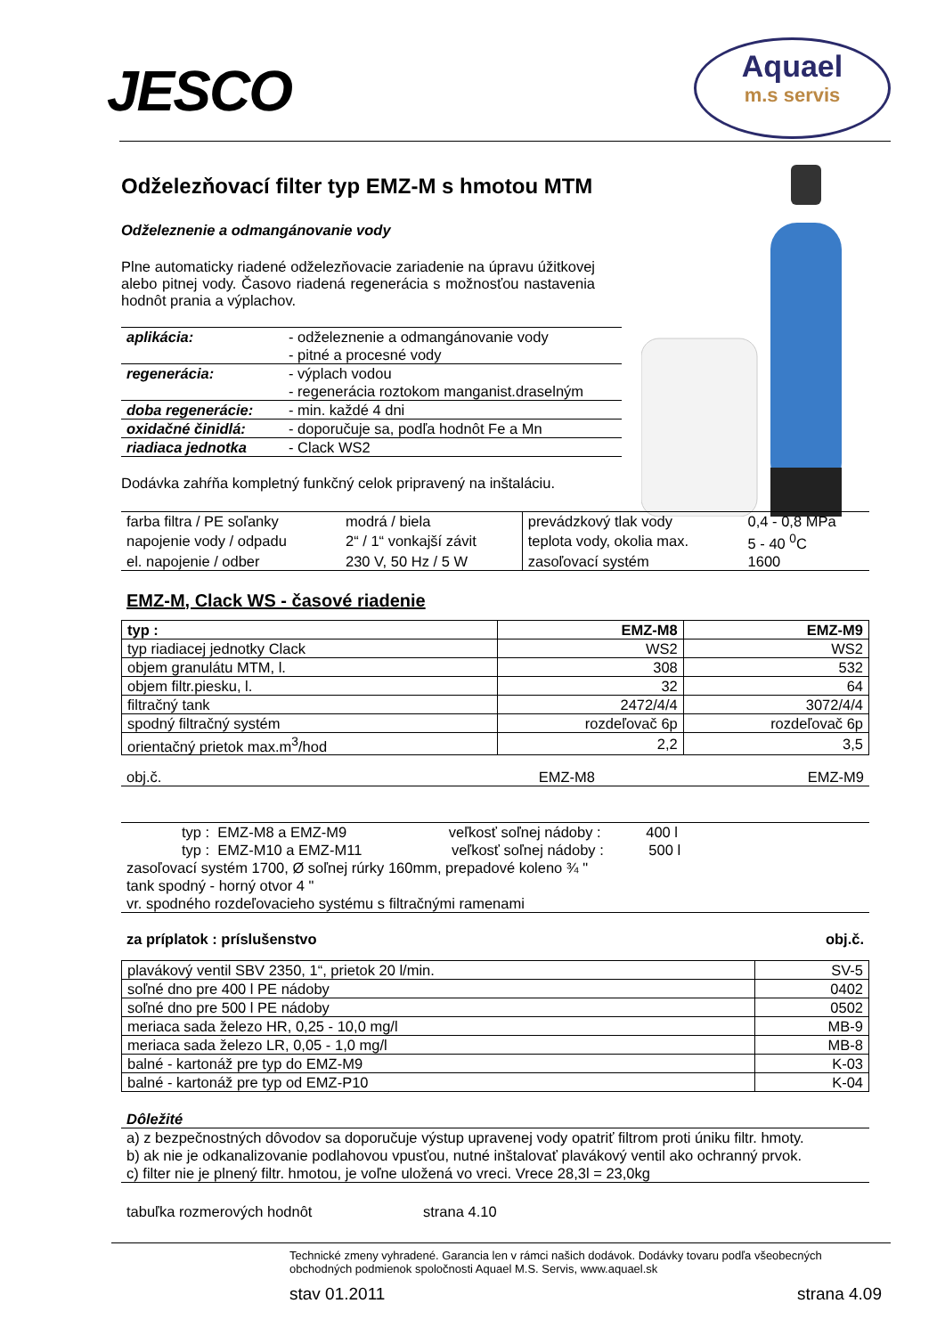JESCO
Aquael
m.s servis
Odželezňovací filter typ EMZ-M s hmotou MTM
Odželeznenie a odmangánovanie vody
Plne automaticky riadené odželezňovacie zariadenie na úpravu úžitkovej alebo pitnej vody. Časovo riadená regenerácia s možnosťou nastavenia hodnôt prania a výplachov.
| aplikácia: | - odželeznenie a odmangánovanie vody - pitné a procesné vody |
| regenerácia: | - výplach vodou - regenerácia roztokom manganist.draselným |
| doba regenerácie: | - min. každé 4 dni |
| oxidačné činidlá: | - doporučuje sa, podľa hodnôt Fe a Mn |
| riadiaca jednotka | - Clack WS2 |
Dodávka zahŕňa kompletný funkčný celok pripravený na inštaláciu.
| farba filtra / PE soľanky | modrá / biela | prevádzkový tlak vody | 0,4 - 0,8 MPa |
| napojenie vody / odpadu | 2“ / 1“ vonkajší závit | teplota vody, okolia max. | 5 - 40 <sup>0</sup>C |
| el. napojenie / odber | 230 V, 50 Hz / 5 W | zasoľovací systém | 1600 |
EMZ-M, Clack WS - časové riadenie
| typ : | EMZ-M8 | EMZ-M9 |
| --- | --- | --- |
| typ riadiacej jednotky Clack | WS2 | WS2 |
| objem granulátu MTM, l. | 308 | 532 |
| objem filtr.piesku, l. | 32 | 64 |
| filtračný tank | 2472/4/4 | 3072/4/4 |
| spodný filtračný systém | rozdeľovač 6p | rozdeľovač 6p |
| orientačný prietok max.m<sup>3</sup>/hod | 2,2 | 3,5 |
| obj.č. | EMZ-M8 | EMZ-M9 |
typ : EMZ-M8 a EMZ-M9 veľkosť soľnej nádoby : 400 l
typ : EMZ-M10 a EMZ-M11 veľkosť soľnej nádoby : 500 l
zasoľovací systém 1700, Ø soľnej rúrky 160mm, prepadové koleno ¾ "
tank spodný - horný otvor 4 "
vr. spodného rozdeľovacieho systému s filtračnými ramenami
za príplatok : príslušenstvo obj.č.
| plavákový ventil SBV 2350, 1“, prietok 20 l/min. | SV-5 |
| soľné dno pre 400 l PE nádoby | 0402 |
| soľné dno pre 500 l PE nádoby | 0502 |
| meriaca sada železo HR, 0,25 - 10,0 mg/l | MB-9 |
| meriaca sada železo LR, 0,05 - 1,0 mg/l | MB-8 |
| balné - kartonáž pre typ do EMZ-M9 | K-03 |
| balné - kartonáž pre typ od EMZ-P10 | K-04 |
Dôležité
a) z bezpečnostných dôvodov sa doporučuje výstup upravenej vody opatriť filtrom proti úniku filtr. hmoty.
b) ak nie je odkanalizovanie podlahovou vpusťou, nutné inštalovať plavákový ventil ako ochranný prvok.
c) filter nie je plnený filtr. hmotou, je voľne uložená vo vreci. Vrece 28,3l = 23,0kg
tabuľka rozmerových hodnôt strana 4.10
Technické zmeny vyhradené. Garancia len v rámci našich dodávok. Dodávky tovaru podľa všeobecných obchodných podmienok spoločnosti Aquael M.S. Servis, www.aquael.sk
stav 01.2011 strana 4.09